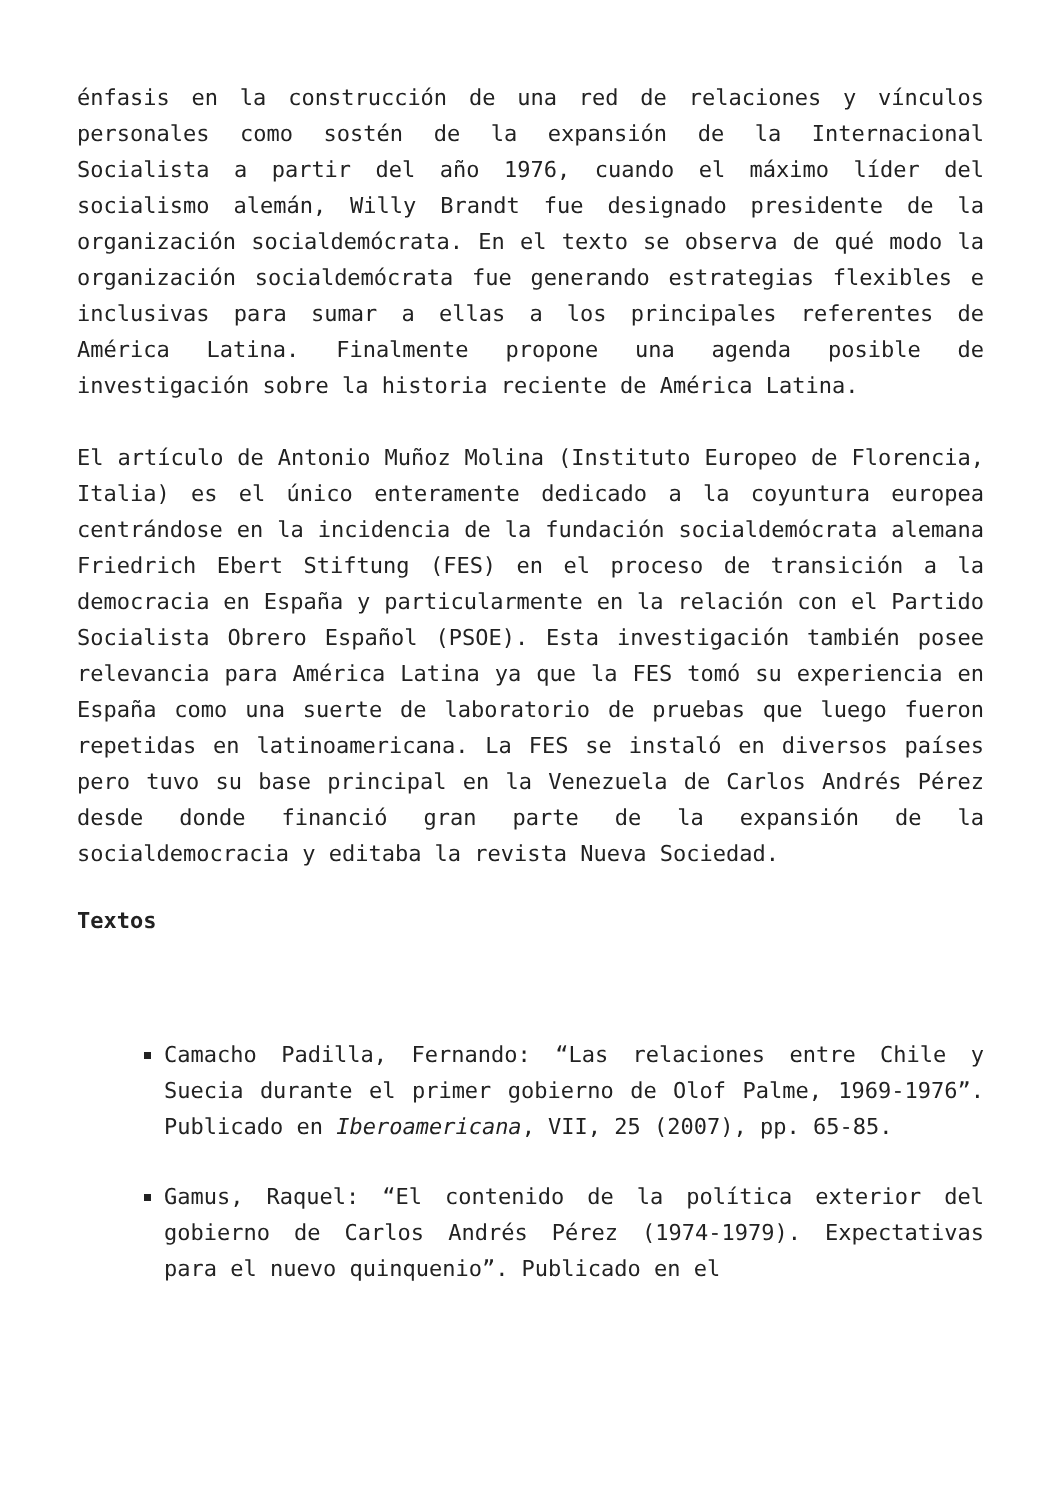énfasis en la construcción de una red de relaciones y vínculos personales como sostén de la expansión de la Internacional Socialista a partir del año 1976, cuando el máximo líder del socialismo alemán, Willy Brandt fue designado presidente de la organización socialdemócrata. En el texto se observa de qué modo la organización socialdemócrata fue generando estrategias flexibles e inclusivas para sumar a ellas a los principales referentes de América Latina. Finalmente propone una agenda posible de investigación sobre la historia reciente de América Latina.
El artículo de Antonio Muñoz Molina (Instituto Europeo de Florencia, Italia) es el único enteramente dedicado a la coyuntura europea centrándose en la incidencia de la fundación socialdemócrata alemana Friedrich Ebert Stiftung (FES) en el proceso de transición a la democracia en España y particularmente en la relación con el Partido Socialista Obrero Español (PSOE). Esta investigación también posee relevancia para América Latina ya que la FES tomó su experiencia en España como una suerte de laboratorio de pruebas que luego fueron repetidas en latinoamericana. La FES se instaló en diversos países pero tuvo su base principal en la Venezuela de Carlos Andrés Pérez desde donde financió gran parte de la expansión de la socialdemocracia y editaba la revista Nueva Sociedad.
Textos
Camacho Padilla, Fernando: “Las relaciones entre Chile y Suecia durante el primer gobierno de Olof Palme, 1969-1976”. Publicado en Iberoamericana, VII, 25 (2007), pp. 65-85.
Gamus, Raquel: “El contenido de la política exterior del gobierno de Carlos Andrés Pérez (1974-1979). Expectativas para el nuevo quinquenio”. Publicado en el